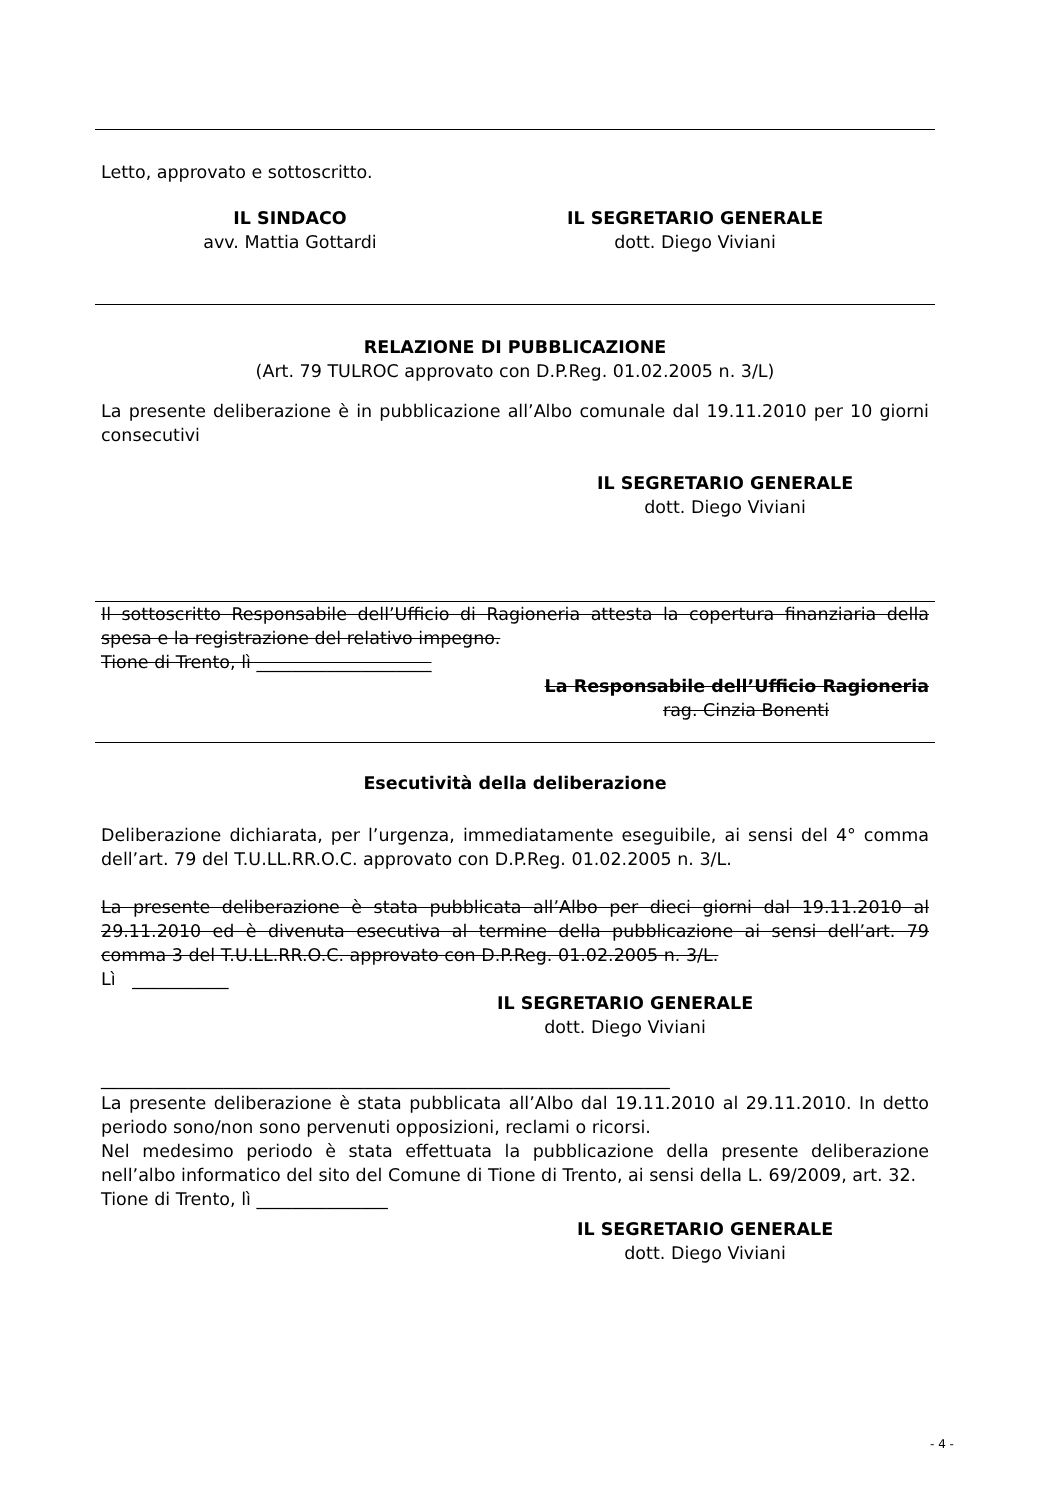Letto, approvato e sottoscritto.
IL SINDACO
avv. Mattia Gottardi
IL SEGRETARIO GENERALE
dott. Diego Viviani
RELAZIONE DI PUBBLICAZIONE
(Art. 79 TULROC approvato con D.P.Reg. 01.02.2005 n. 3/L)
La presente deliberazione è in pubblicazione all’Albo comunale dal 19.11.2010 per 10 giorni consecutivi
IL SEGRETARIO GENERALE
dott. Diego Viviani
Il sottoscritto Responsabile dell’Ufficio di Ragioneria attesta la copertura finanziaria della spesa e la registrazione del relativo impegno.
Tione di Trento, lì ____________________
La Responsabile dell’Ufficio Ragioneria
rag. Cinzia Bonenti
Esecutività della deliberazione
Deliberazione dichiarata, per l’urgenza, immediatamente eseguibile, ai sensi del 4° comma dell’art. 79 del T.U.LL.RR.O.C. approvato con D.P.Reg. 01.02.2005 n. 3/L.
La presente deliberazione è stata pubblicata all’Albo per dieci giorni dal 19.11.2010 al 29.11.2010 ed è divenuta esecutiva al termine della pubblicazione ai sensi dell’art. 79 comma 3 del T.U.LL.RR.O.C. approvato con D.P.Reg. 01.02.2005 n. 3/L.
Lì ___________
IL SEGRETARIO GENERALE
dott. Diego Viviani
_________________________________________________________________
La presente deliberazione è stata pubblicata all’Albo dal 19.11.2010 al 29.11.2010. In detto periodo sono/non sono pervenuti opposizioni, reclami o ricorsi.
Nel medesimo periodo è stata effettuata la pubblicazione della presente deliberazione nell’albo informatico del sito del Comune di Tione di Trento, ai sensi della L. 69/2009, art. 32.
Tione di Trento, lì _______________
IL SEGRETARIO GENERALE
dott. Diego Viviani
- 4 -